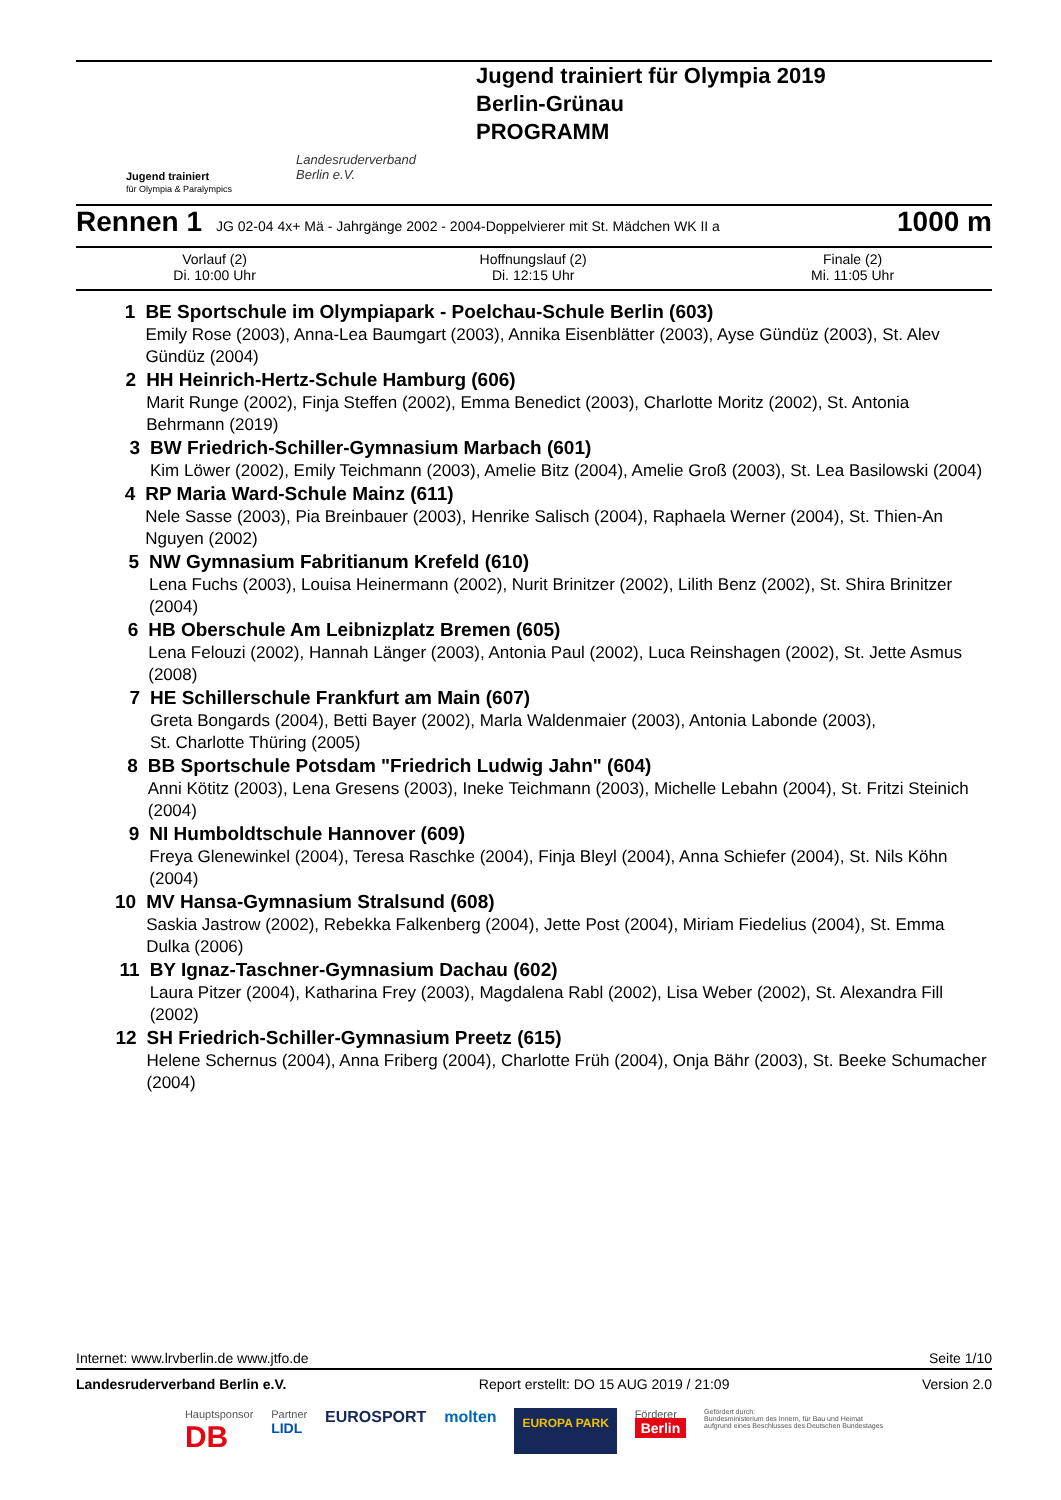Jugend trainiert
für Olympia & Paralympics
Landesruderverband
Berlin e.V.
Jugend trainiert für Olympia 2019
Berlin-Grünau
PROGRAMM
Rennen 1 JG 02-04 4x+ Mä - Jahrgänge 2002 - 2004-Doppelvierer mit St. Mädchen WK II a 1000 m
| Vorlauf (2) Di. 10:00 Uhr | Hoffnungslauf (2) Di. 12:15 Uhr | Finale (2) Mi. 11:05 Uhr |
1 BE Sportschule im Olympiapark - Poelchau-Schule Berlin (603)
Emily Rose (2003), Anna-Lea Baumgart (2003), Annika Eisenblätter (2003), Ayse Gündüz (2003), St. Alev Gündüz (2004)
2 HH Heinrich-Hertz-Schule Hamburg (606)
Marit Runge (2002), Finja Steffen (2002), Emma Benedict (2003), Charlotte Moritz (2002), St. Antonia Behrmann (2019)
3 BW Friedrich-Schiller-Gymnasium Marbach (601)
Kim Löwer (2002), Emily Teichmann (2003), Amelie Bitz (2004), Amelie Groß (2003), St. Lea Basilowski (2004)
4 RP Maria Ward-Schule Mainz (611)
Nele Sasse (2003), Pia Breinbauer (2003), Henrike Salisch (2004), Raphaela Werner (2004), St. Thien-An Nguyen (2002)
5 NW Gymnasium Fabritianum Krefeld (610)
Lena Fuchs (2003), Louisa Heinermann (2002), Nurit Brinitzer (2002), Lilith Benz (2002), St. Shira Brinitzer (2004)
6 HB Oberschule Am Leibnizplatz Bremen (605)
Lena Felouzi (2002), Hannah Länger (2003), Antonia Paul (2002), Luca Reinshagen (2002), St. Jette Asmus (2008)
7 HE Schillerschule Frankfurt am Main (607)
Greta Bongards (2004), Betti Bayer (2002), Marla Waldenmaier (2003), Antonia Labonde (2003),
St. Charlotte Thüring (2005)
8 BB Sportschule Potsdam "Friedrich Ludwig Jahn" (604)
Anni Kötitz (2003), Lena Gresens (2003), Ineke Teichmann (2003), Michelle Lebahn (2004), St. Fritzi Steinich (2004)
9 NI Humboldtschule Hannover (609)
Freya Glenewinkel (2004), Teresa Raschke (2004), Finja Bleyl (2004), Anna Schiefer (2004), St. Nils Köhn (2004)
10 MV Hansa-Gymnasium Stralsund (608)
Saskia Jastrow (2002), Rebekka Falkenberg (2004), Jette Post (2004), Miriam Fiedelius (2004), St. Emma Dulka (2006)
11 BY Ignaz-Taschner-Gymnasium Dachau (602)
Laura Pitzer (2004), Katharina Frey (2003), Magdalena Rabl (2002), Lisa Weber (2002), St. Alexandra Fill (2002)
12 SH Friedrich-Schiller-Gymnasium Preetz (615)
Helene Schernus (2004), Anna Friberg (2004), Charlotte Früh (2004), Onja Bähr (2003), St. Beeke Schumacher (2004)
Internet: www.lrvberlin.de www.jtfo.de Seite 1/10
Landesruderverband Berlin e.V. Report erstellt: DO 15 AUG 2019 / 21:09 Version 2.0
Hauptsponsor
DB Partner
LIDL EUROSPORT molten EUROPA PARK Förderer
Berlin Gefördert durch:
Bundesministerium des Innern, für Bau und Heimat
aufgrund eines Beschlusses des Deutschen Bundestages